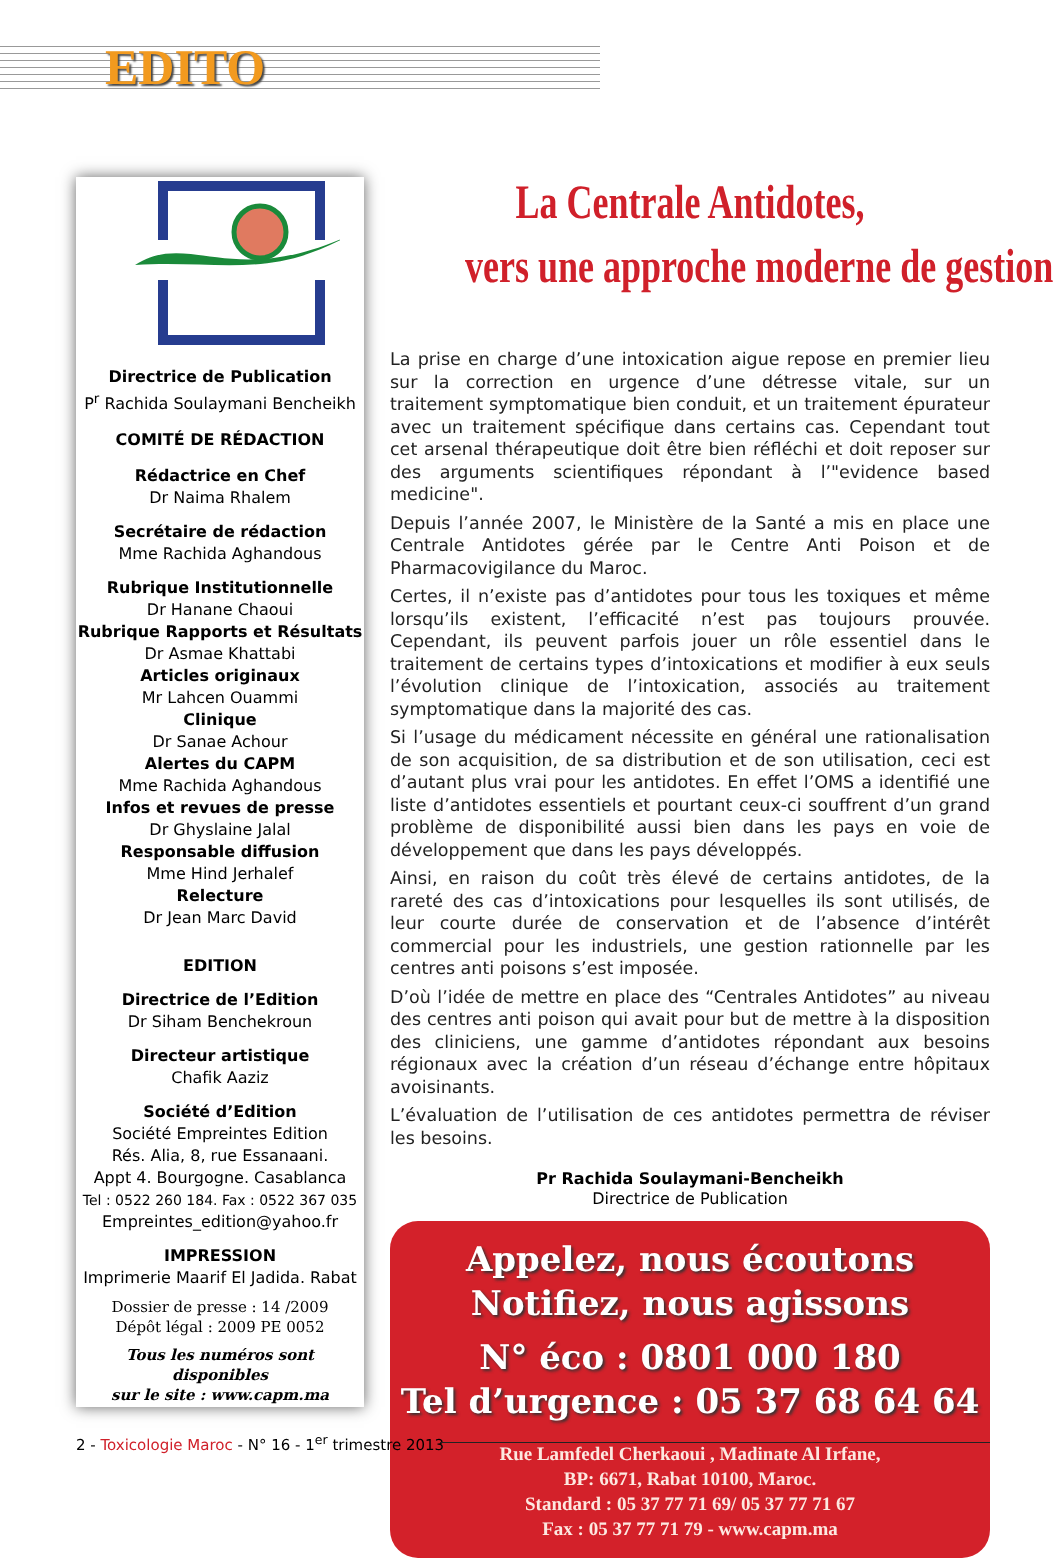EDITO
Directrice de Publication
P<sup>r</sup> Rachida Soulaymani Bencheikh
COMITÉ DE RÉDACTION
Rédactrice en Chef
Dr Naima Rhalem
Secrétaire de rédaction
Mme Rachida Aghandous
Rubrique Institutionnelle
Dr Hanane Chaoui
Rubrique Rapports et Résultats
Dr Asmae Khattabi
Articles originaux
Mr Lahcen Ouammi
Clinique
Dr Sanae Achour
Alertes du CAPM
Mme Rachida Aghandous
Infos et revues de presse
Dr Ghyslaine Jalal
Responsable diffusion
Mme Hind Jerhalef
Relecture
Dr Jean Marc David
EDITION
Directrice de l’Edition
Dr Siham Benchekroun
Directeur artistique
Chafik Aaziz
Société d’Edition
Société Empreintes Edition
Rés. Alia, 8, rue Essanaani.
Appt 4. Bourgogne. Casablanca
Tel : 0522 260 184. Fax : 0522 367 035
Empreintes_edition@yahoo.fr
IMPRESSION
Imprimerie Maarif El Jadida. Rabat
Dossier de presse : 14 /2009
Dépôt légal : 2009 PE 0052
Tous les numéros sont disponibles
sur le site : www.capm.ma
La Centrale Antidotes,
vers une approche moderne de gestion
La prise en charge d’une intoxication aigue repose en premier lieu sur la correction en urgence d’une détresse vitale, sur un traitement symptomatique bien conduit, et un traitement épurateur avec un traitement spécifique dans certains cas. Cependant tout cet arsenal thérapeutique doit être bien réfléchi et doit reposer sur des arguments scientifiques répondant à l’"evidence based medicine".
Depuis l’année 2007, le Ministère de la Santé a mis en place une Centrale Antidotes gérée par le Centre Anti Poison et de Pharmacovigilance du Maroc.
Certes, il n’existe pas d’antidotes pour tous les toxiques et même lorsqu’ils existent, l’efficacité n’est pas toujours prouvée. Cependant, ils peuvent parfois jouer un rôle essentiel dans le traitement de certains types d’intoxications et modifier à eux seuls l’évolution clinique de l’intoxication, associés au traitement symptomatique dans la majorité des cas.
Si l’usage du médicament nécessite en général une rationalisation de son acquisition, de sa distribution et de son utilisation, ceci est d’autant plus vrai pour les antidotes. En effet l’OMS a identifié une liste d’antidotes essentiels et pourtant ceux-ci souffrent d’un grand problème de disponibilité aussi bien dans les pays en voie de développement que dans les pays développés.
Ainsi, en raison du coût très élevé de certains antidotes, de la rareté des cas d’intoxications pour lesquelles ils sont utilisés, de leur courte durée de conservation et de l’absence d’intérêt commercial pour les industriels, une gestion rationnelle par les centres anti poisons s’est imposée.
D’où l’idée de mettre en place des “Centrales Antidotes” au niveau des centres anti poison qui avait pour but de mettre à la disposition des cliniciens, une gamme d’antidotes répondant aux besoins régionaux avec la création d’un réseau d’échange entre hôpitaux avoisinants.
L’évaluation de l’utilisation de ces antidotes permettra de réviser les besoins.
Pr Rachida Soulaymani-Bencheikh
Directrice de Publication
Appelez, nous écoutons
Notifiez, nous agissons
N° éco : 0801 000 180
Tel d’urgence : 05 37 68 64 64
Rue Lamfedel Cherkaoui , Madinate Al Irfane,
BP: 6671, Rabat 10100, Maroc.
Standard : 05 37 77 71 69/ 05 37 77 71 67
Fax : 05 37 77 71 79 - www.capm.ma
2 - Toxicologie Maroc - N° 16 - 1<sup>er</sup> trimestre 2013